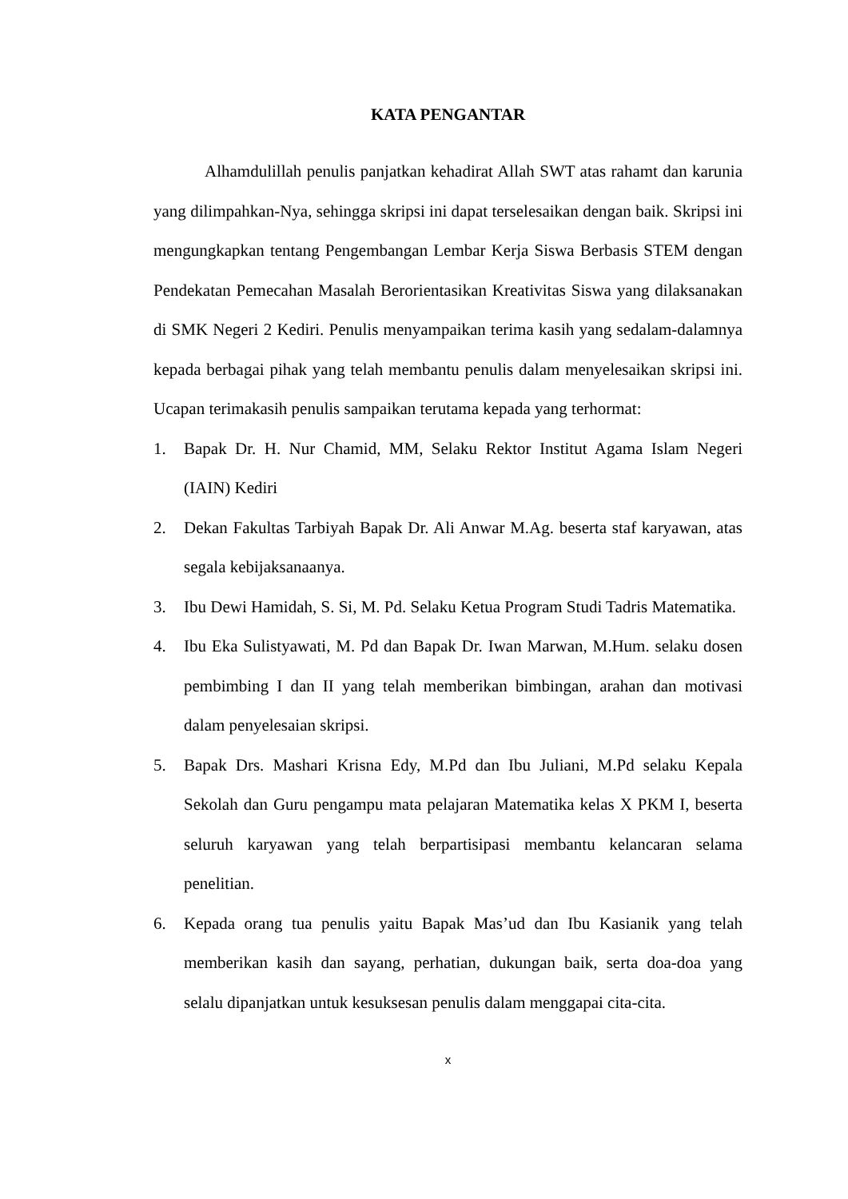KATA PENGANTAR
Alhamdulillah penulis panjatkan kehadirat Allah SWT atas rahamt dan karunia yang dilimpahkan-Nya, sehingga skripsi ini dapat terselesaikan dengan baik. Skripsi ini mengungkapkan tentang Pengembangan Lembar Kerja Siswa Berbasis STEM dengan Pendekatan Pemecahan Masalah Berorientasikan Kreativitas Siswa yang dilaksanakan di SMK Negeri 2 Kediri. Penulis menyampaikan terima kasih yang sedalam-dalamnya kepada berbagai pihak yang telah membantu penulis dalam menyelesaikan skripsi ini. Ucapan terimakasih penulis sampaikan terutama kepada yang terhormat:
1. Bapak Dr. H. Nur Chamid, MM, Selaku Rektor Institut Agama Islam Negeri (IAIN) Kediri
2. Dekan Fakultas Tarbiyah Bapak Dr. Ali Anwar M.Ag. beserta staf karyawan, atas segala kebijaksanaanya.
3. Ibu Dewi Hamidah, S. Si, M. Pd. Selaku Ketua Program Studi Tadris Matematika.
4. Ibu Eka Sulistyawati, M. Pd dan Bapak Dr. Iwan Marwan, M.Hum. selaku dosen pembimbing I dan II yang telah memberikan bimbingan, arahan dan motivasi dalam penyelesaian skripsi.
5. Bapak Drs. Mashari Krisna Edy, M.Pd dan Ibu Juliani, M.Pd selaku Kepala Sekolah dan Guru pengampu mata pelajaran Matematika kelas X PKM I, beserta seluruh karyawan yang telah berpartisipasi membantu kelancaran selama penelitian.
6. Kepada orang tua penulis yaitu Bapak Mas’ud dan Ibu Kasianik yang telah memberikan kasih dan sayang, perhatian, dukungan baik, serta doa-doa yang selalu dipanjatkan untuk kesuksesan penulis dalam menggapai cita-cita.
x